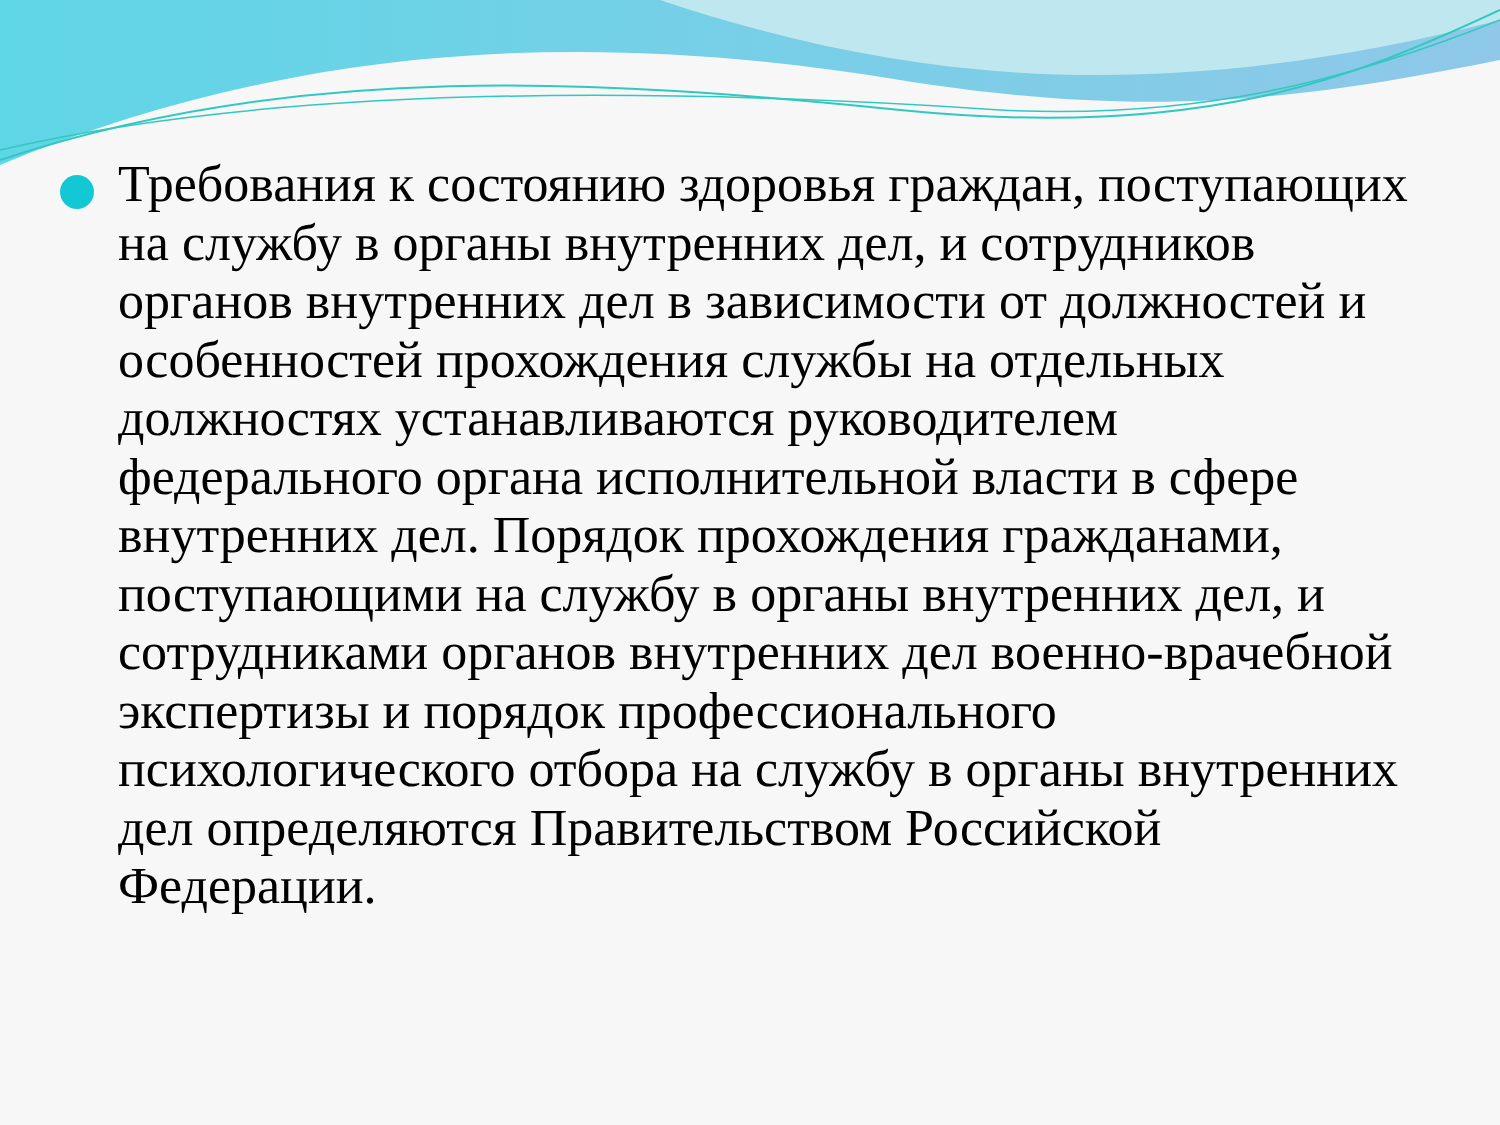Требования к состоянию здоровья граждан, поступающих на службу в органы внутренних дел, и сотрудников органов внутренних дел в зависимости от должностей и особенностей прохождения службы на отдельных должностях устанавливаются руководителем федерального органа исполнительной власти в сфере внутренних дел. Порядок прохождения гражданами, поступающими на службу в органы внутренних дел, и сотрудниками органов внутренних дел военно-врачебной экспертизы и порядок профессионального психологического отбора на службу в органы внутренних дел определяются Правительством Российской Федерации.